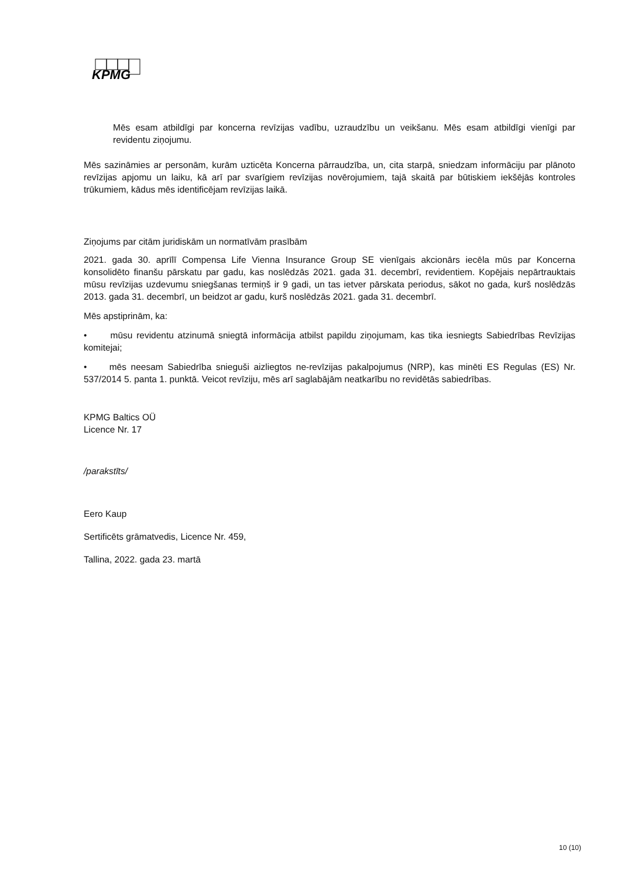KPMG
Mēs esam atbildīgi par koncerna revīzijas vadību, uzraudzību un veikšanu. Mēs esam atbildīgi vienīgi par revidentu ziņojumu.
Mēs sazināmies ar personām, kurām uzticēta Koncerna pārraudzība, un, cita starpā, sniedzam informāciju par plānoto revīzijas apjomu un laiku, kā arī par svarīgiem revīzijas novērojumiem, tajā skaitā par būtiskiem iekšējās kontroles trūkumiem, kādus mēs identificējam revīzijas laikā.
Ziņojums par citām juridiskām un normatīvām prasībām
2021. gada 30. aprīlī Compensa Life Vienna Insurance Group SE vienīgais akcionārs iecēla mūs par Koncerna konsolidēto finanšu pārskatu par gadu, kas noslēdzās 2021. gada 31. decembrī, revidentiem. Kopējais nepārtrauktais mūsu revīzijas uzdevumu sniegšanas termiņš ir 9 gadi, un tas ietver pārskata periodus, sākot no gada, kurš noslēdzās 2013. gada 31. decembrī, un beidzot ar gadu, kurš noslēdzās 2021. gada 31. decembrī.
Mēs apstiprinām, ka:
• mūsu revidentu atzinumā sniegtā informācija atbilst papildu ziņojumam, kas tika iesniegts Sabiedrības Revīzijas komitejai;
• mēs neesam Sabiedrība snieguši aizliegtos ne-revīzijas pakalpojumus (NRP), kas minēti ES Regulas (ES) Nr. 537/2014 5. panta 1. punktā. Veicot revīziju, mēs arī saglabājām neatkarību no revidētās sabiedrības.
KPMG Baltics OÜ
Licence Nr. 17
/parakstīts/
Eero Kaup
Sertificēts grāmatvedis, Licence Nr. 459,
Tallina, 2022. gada 23. martā
10 (10)